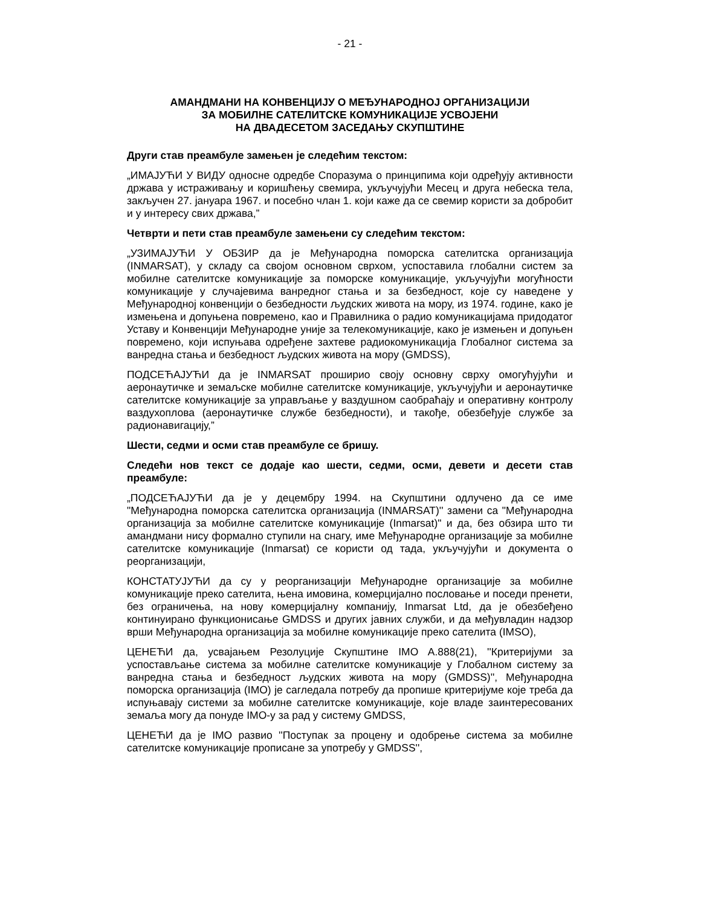- 21 -
АМАНДМАНИ НА КОНВЕНЦИЈУ О МЕЂУНАРОДНОЈ ОРГАНИЗАЦИЈИ
ЗА МОБИЛНЕ САТЕЛИТСКЕ КОМУНИКАЦИЈЕ УСВОЈЕНИ
НА ДВАДЕСЕТОМ ЗАСЕДАЊУ СКУПШТИНЕ
Други став преамбуле замењен је следећим текстом:
„ИМАЈУЋИ У ВИДУ односне одредбе Споразума о принципима који одређују активности држава у истраживању и коришћењу свемира, укључујући Месец и друга небеска тела, закључен 27. јануара 1967. и посебно члан 1. који каже да се свемир користи за добробит и у интересу свих држава,”
Четврти и пети став преамбуле замењени су следећим текстом:
„УЗИМАЈУЋИ У ОБЗИР да је Међународна поморска сателитска организација (INMARSAT), у складу са својом основном сврхом, успоставила глобални систем за мобилне сателитске комуникације за поморске комуникације, укључујући могућности комуникације у случајевима ванредног стања и за безбедност, које су наведене у Међународној конвенцији о безбедности људских живота на мору, из 1974. године, како је измењена и допуњена повремено, као и Правилника о радио комуникацијама придодатог Уставу и Конвенцији Међународне уније за телекомуникације, како је измењен и допуњен повремено, који испуњава одређене захтеве радиокомуникација Глобалног система за ванредна стања и безбедност људских живота на мору (GMDSS),
ПОДСЕЋАЈУЋИ да је INMARSAT проширио своју основну сврху омогућујући и аеронаутичке и земаљске мобилне сателитске комуникације, укључујући и аеронаутичке сателитске комуникације за управљање у ваздушном саобраћају и оперативну контролу ваздухоплова (аеронаутичке службе безбедности), и такође, обезбеђује службе за радионавигацију,”
Шести, седми и осми став преамбуле се бришу.
Следећи нов текст се додаје као шести, седми, осми, девети и десети став преамбуле:
„ПОДСЕЋАЈУЋИ да је у децембру 1994. на Скупштини одлучено да се име "Међународна поморска сателитска организација (INMARSAT)'' замени са "Међународна организација за мобилне сателитске комуникације (Inmarsat)" и да, без обзира што ти амандмани нису формално ступили на снагу, име Међународне организације за мобилне сателитске комуникације (Inmarsat) се користи од тада, укључујући и документа о реорганизацији,
КОНСТАТУЈУЋИ да су у реорганизацији Међународне организације за мобилне комуникације преко сателита, њена имовина, комерцијално пословање и поседи пренети, без ограничења, на нову комерцијалну компанију, Inmarsat Ltd, да је обезбеђено континуирано функционисање GMDSS и других јавних служби, и да међувладин надзор врши Међународна организација за мобилне комуникације преко сателита (IMSO),
ЦЕНЕЋИ да, усвајањем Резолуције Скупштине IMO A.888(21), ''Критеријуми за успостављање система за мобилне сателитске комуникације у Глобалном систему за ванредна стања и безбедност људских живота на мору (GMDSS)'', Међународна поморска организација (IMO) је сагледала потребу да пропише критеријуме које треба да испуњавају системи за мобилне сателитске комуникације, које владе заинтересованих земаља могу да понуде IMO-у за рад у систему GMDSS,
ЦЕНЕЋИ да је IMO развио ''Поступак за процену и одобрење система за мобилне сателитске комуникације прописане за употребу у GMDSS'',